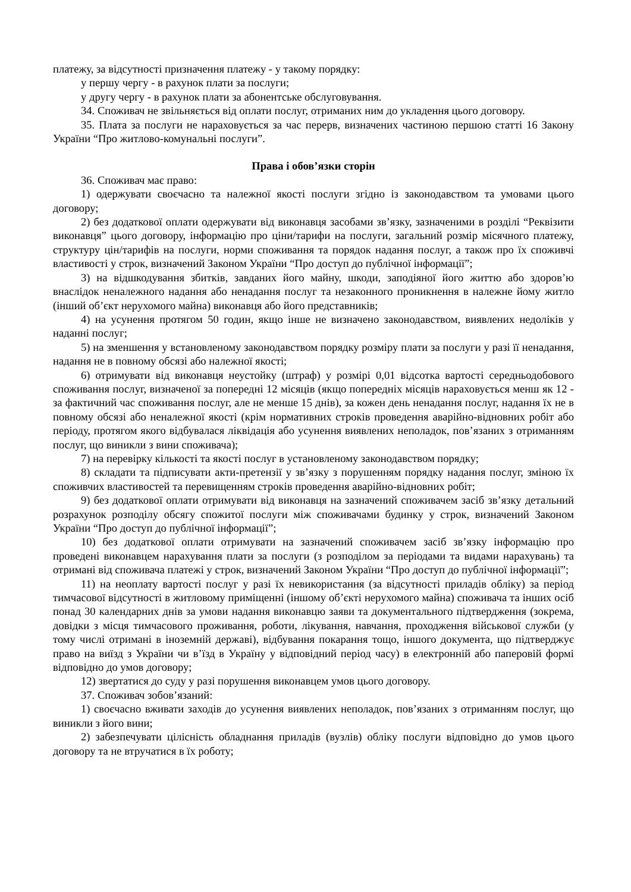платежу, за відсутності призначення платежу - у такому порядку:
у першу чергу - в рахунок плати за послуги;
у другу чергу - в рахунок плати за абонентське обслуговування.
34. Споживач не звільняється від оплати послуг, отриманих ним до укладення цього договору.
35. Плата за послуги не нараховується за час перерв, визначених частиною першою статті 16 Закону України “Про житлово-комунальні послуги”.
Права і обов’язки сторін
36. Споживач має право:
1) одержувати своєчасно та належної якості послуги згідно із законодавством та умовами цього договору;
2) без додаткової оплати одержувати від виконавця засобами зв’язку, зазначеними в розділі “Реквізити виконавця” цього договору, інформацію про ціни/тарифи на послуги, загальний розмір місячного платежу, структуру цін/тарифів на послуги, норми споживання та порядок надання послуг, а також про їх споживчі властивості у строк, визначений Законом України “Про доступ до публічної інформації”;
3) на відшкодування збитків, завданих його майну, шкоди, заподіяної його життю або здоров’ю внаслідок неналежного надання або ненадання послуг та незаконного проникнення в належне йому житло (інший об’єкт нерухомого майна) виконавця або його представників;
4) на усунення протягом 50 годин, якщо інше не визначено законодавством, виявлених недоліків у наданні послуг;
5) на зменшення у встановленому законодавством порядку розміру плати за послуги у разі її ненадання, надання не в повному обсязі або належної якості;
6) отримувати від виконавця неустойку (штраф) у розмірі 0,01 відсотка вартості середньодобового споживання послуг, визначеної за попередні 12 місяців (якщо попередніх місяців нараховується менш як 12 - за фактичний час споживання послуг, але не менше 15 днів), за кожен день ненадання послуг, надання їх не в повному обсязі або неналежної якості (крім нормативних строків проведення аварійно-відновних робіт або періоду, протягом якого відбувалася ліквідація або усунення виявлених неполадок, пов’язаних з отриманням послуг, що виникли з вини споживача);
7) на перевірку кількості та якості послуг в установленому законодавством порядку;
8) складати та підписувати акти-претензії у зв’язку з порушенням порядку надання послуг, зміною їх споживчих властивостей та перевищенням строків проведення аварійно-відновних робіт;
9) без додаткової оплати отримувати від виконавця на зазначений споживачем засіб зв’язку детальний розрахунок розподілу обсягу спожитої послуги між споживачами будинку у строк, визначений Законом України “Про доступ до публічної інформації”;
10) без додаткової оплати отримувати на зазначений споживачем засіб зв’язку інформацію про проведені виконавцем нарахування плати за послуги (з розподілом за періодами та видами нарахувань) та отримані від споживача платежі у строк, визначений Законом України “Про доступ до публічної інформації”;
11) на неоплату вартості послуг у разі їх невикористання (за відсутності приладів обліку) за період тимчасової відсутності в житловому приміщенні (іншому об’єкті нерухомого майна) споживача та інших осіб понад 30 календарних днів за умови надання виконавцю заяви та документального підтвердження (зокрема, довідки з місця тимчасового проживання, роботи, лікування, навчання, проходження військової служби (у тому числі отримані в іноземній державі), відбування покарання тощо, іншого документа, що підтверджує право на виїзд з України чи в’їзд в Україну у відповідний період часу) в електронній або паперовій формі відповідно до умов договору;
12) звертатися до суду у разі порушення виконавцем умов цього договору.
37. Споживач зобов’язаний:
1) своєчасно вживати заходів до усунення виявлених неполадок, пов’язаних з отриманням послуг, що виникли з його вини;
2) забезпечувати цілісність обладнання приладів (вузлів) обліку послуги відповідно до умов цього договору та не втручатися в їх роботу;